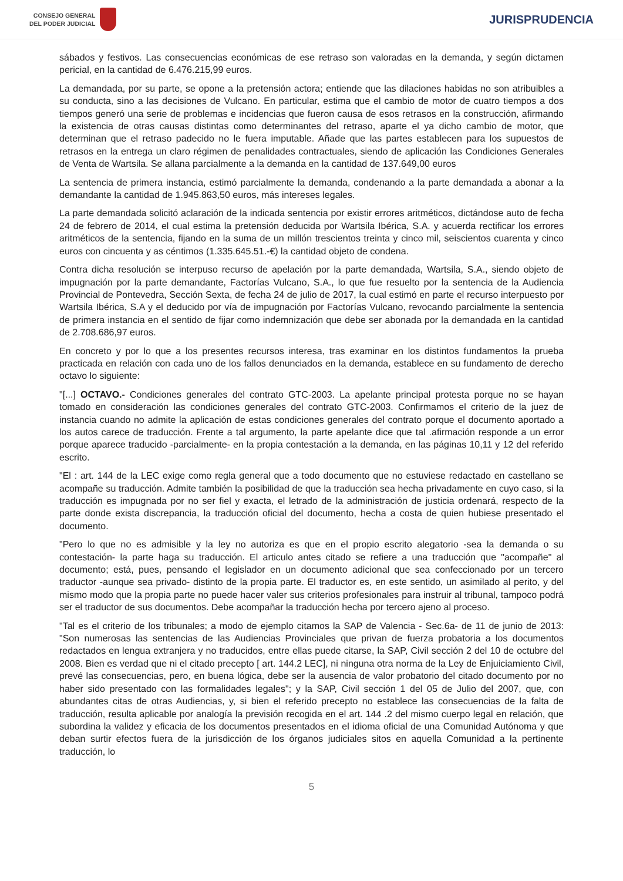CONSEJO GENERAL
DEL PODER JUDICIAL
JURISPRUDENCIA
sábados y festivos. Las consecuencias económicas de ese retraso son valoradas en la demanda, y según dictamen pericial, en la cantidad de 6.476.215,99 euros.
La demandada, por su parte, se opone a la pretensión actora; entiende que las dilaciones habidas no son atribuibles a su conducta, sino a las decisiones de Vulcano. En particular, estima que el cambio de motor de cuatro tiempos a dos tiempos generó una serie de problemas e incidencias que fueron causa de esos retrasos en la construcción, afirmando la existencia de otras causas distintas como determinantes del retraso, aparte el ya dicho cambio de motor, que determinan que el retraso padecido no le fuera imputable. Añade que las partes establecen para los supuestos de retrasos en la entrega un claro régimen de penalidades contractuales, siendo de aplicación las Condiciones Generales de Venta de Wartsila. Se allana parcialmente a la demanda en la cantidad de 137.649,00 euros
La sentencia de primera instancia, estimó parcialmente la demanda, condenando a la parte demandada a abonar a la demandante la cantidad de 1.945.863,50 euros, más intereses legales.
La parte demandada solicitó aclaración de la indicada sentencia por existir errores aritméticos, dictándose auto de fecha 24 de febrero de 2014, el cual estima la pretensión deducida por Wartsila Ibérica, S.A. y acuerda rectificar los errores aritméticos de la sentencia, fijando en la suma de un millón trescientos treinta y cinco mil, seiscientos cuarenta y cinco euros con cincuenta y as céntimos (1.335.645.51.-€) la cantidad objeto de condena.
Contra dicha resolución se interpuso recurso de apelación por la parte demandada, Wartsila, S.A., siendo objeto de impugnación por la parte demandante, Factorías Vulcano, S.A., lo que fue resuelto por la sentencia de la Audiencia Provincial de Pontevedra, Sección Sexta, de fecha 24 de julio de 2017, la cual estimó en parte el recurso interpuesto por Wartsila Ibérica, S.A y el deducido por vía de impugnación por Factorías Vulcano, revocando parcialmente la sentencia de primera instancia en el sentido de fijar como indemnización que debe ser abonada por la demandada en la cantidad de 2.708.686,97 euros.
En concreto y por lo que a los presentes recursos interesa, tras examinar en los distintos fundamentos la prueba practicada en relación con cada uno de los fallos denunciados en la demanda, establece en su fundamento de derecho octavo lo siguiente:
"[...] OCTAVO.- Condiciones generales del contrato GTC-2003. La apelante principal protesta porque no se hayan tomado en consideración las condiciones generales del contrato GTC-2003. Confirmamos el criterio de la juez de instancia cuando no admite la aplicación de estas condiciones generales del contrato porque el documento aportado a los autos carece de traducción. Frente a tal argumento, la parte apelante dice que tal .afirmación responde a un error porque aparece traducido -parcialmente- en la propia contestación a la demanda, en las páginas 10,11 y 12 del referido escrito.
"El : art. 144 de la LEC exige como regla general que a todo documento que no estuviese redactado en castellano se acompañe su traducción. Admite también la posibilidad de que la traducción sea hecha privadamente en cuyo caso, si la traducción es impugnada por no ser fiel y exacta, el letrado de la administración de justicia ordenará, respecto de la parte donde exista discrepancia, la traducción oficial del documento, hecha a costa de quien hubiese presentado el documento.
"Pero lo que no es admisible y la ley no autoriza es que en el propio escrito alegatorio -sea la demanda o su contestación- la parte haga su traducción. El articulo antes citado se refiere a una traducción que "acompañe" al documento; está, pues, pensando el legislador en un documento adicional que sea confeccionado por un tercero traductor -aunque sea privado- distinto de la propia parte. El traductor es, en este sentido, un asimilado al perito, y del mismo modo que la propia parte no puede hacer valer sus criterios profesionales para instruir al tribunal, tampoco podrá ser el traductor de sus documentos. Debe acompañar la traducción hecha por tercero ajeno al proceso.
"Tal es el criterio de los tribunales; a modo de ejemplo citamos la SAP de Valencia - Sec.6a- de 11 de junio de 2013: "Son numerosas las sentencias de las Audiencias Provinciales que privan de fuerza probatoria a los documentos redactados en lengua extranjera y no traducidos, entre ellas puede citarse, la SAP, Civil sección 2 del 10 de octubre del 2008. Bien es verdad que ni el citado precepto [ art. 144.2 LEC], ni ninguna otra norma de la Ley de Enjuiciamiento Civil, prevé las consecuencias, pero, en buena lógica, debe ser la ausencia de valor probatorio del citado documento por no haber sido presentado con las formalidades legales"; y la SAP, Civil sección 1 del 05 de Julio del 2007, que, con abundantes citas de otras Audiencias, y, si bien el referido precepto no establece las consecuencias de la falta de traducción, resulta aplicable por analogía la previsión recogida en el art. 144 .2 del mismo cuerpo legal en relación, que subordina la validez y eficacia de los documentos presentados en el idioma oficial de una Comunidad Autónoma y que deban surtir efectos fuera de la jurisdicción de los órganos judiciales sitos en aquella Comunidad a la pertinente traducción, lo
5